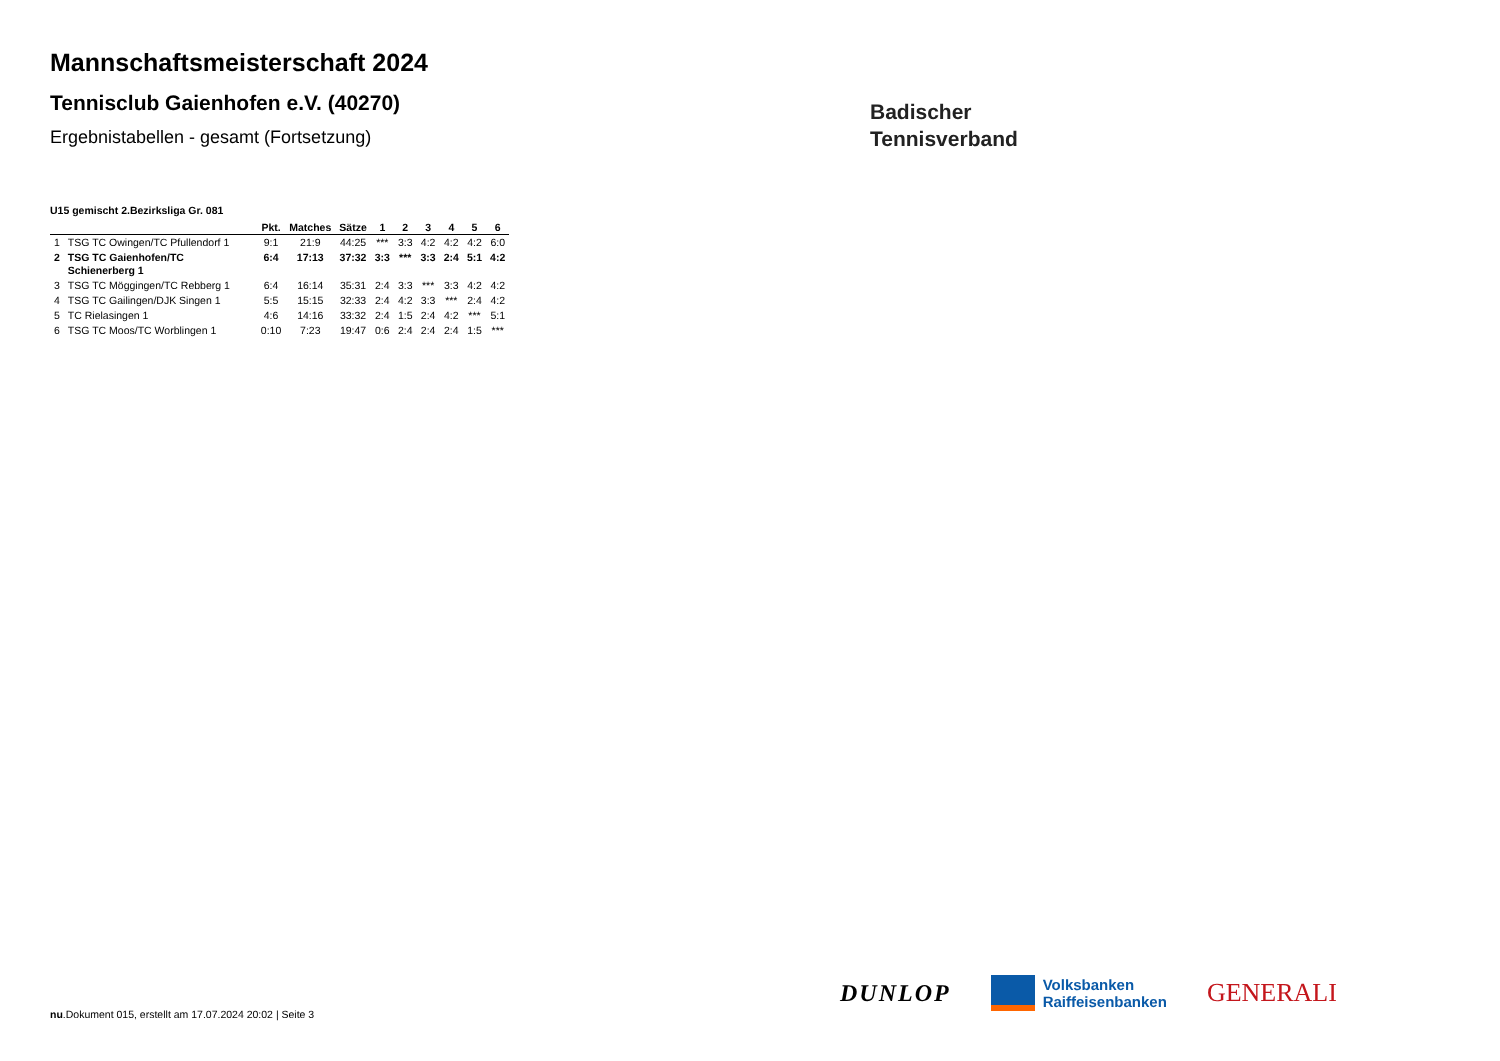Mannschaftsmeisterschaft 2024
Tennisclub Gaienhofen e.V. (40270)
Ergebnistabellen - gesamt (Fortsetzung)
U15 gemischt 2.Bezirksliga Gr. 081
| | | Pkt. | Matches | Sätze | 1 | 2 | 3 | 4 | 5 | 6 |
| --- | --- | --- | --- | --- | --- | --- | --- | --- | --- | --- |
| 1 | TSG TC Owingen/TC Pfullendorf 1 | 9:1 | 21:9 | 44:25 | *** | 3:3 | 4:2 | 4:2 | 4:2 | 6:0 |
| 2 | TSG TC Gaienhofen/TC Schienerberg 1 | 6:4 | 17:13 | 37:32 | 3:3 | *** | 3:3 | 2:4 | 5:1 | 4:2 |
| 3 | TSG TC Möggingen/TC Rebberg 1 | 6:4 | 16:14 | 35:31 | 2:4 | 3:3 | *** | 3:3 | 4:2 | 4:2 |
| 4 | TSG TC Gailingen/DJK Singen 1 | 5:5 | 15:15 | 32:33 | 2:4 | 4:2 | 3:3 | *** | 2:4 | 4:2 |
| 5 | TC Rielasingen 1 | 4:6 | 14:16 | 33:32 | 2:4 | 1:5 | 2:4 | 4:2 | *** | 5:1 |
| 6 | TSG TC Moos/TC Worblingen 1 | 0:10 | 7:23 | 19:47 | 0:6 | 2:4 | 2:4 | 2:4 | 1:5 | *** |
Badischer
Tennisverband
DUNLOP
Volksbanken
Raiffeisenbanken
GENERALI
nu.Dokument 015, erstellt am 17.07.2024 20:02 | Seite 3